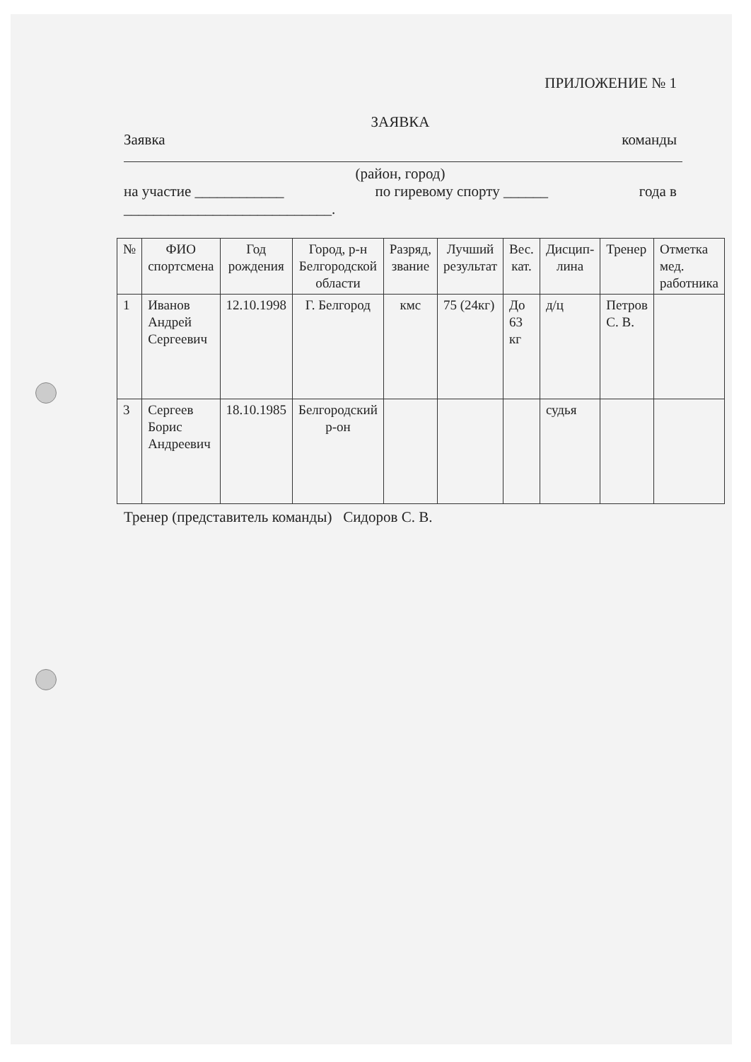ПРИЛОЖЕНИЕ № 1
ЗАЯВКА
Заявка команды
(район, город)
на участие ____________ по гиревому спорту ______ года в
____________________________.
| № | ФИО спортсмена | Год рождения | Город, р-н Белгородской области | Разряд, звание | Лучший результат | Вес. кат. | Дисцип-лина | Тренер | Отметка мед. работника |
| 1 | Иванов Андрей Сергеевич | 12.10.1998 | Г. Белгород | кмс | 75 (24кг) | До 63 кг | д/ц | Петров С. В. | |
| 3 | Сергеев Борис Андреевич | 18.10.1985 | Белгородский р-он | | | | судья | | |
Тренер (представитель команды) Сидоров С. В.